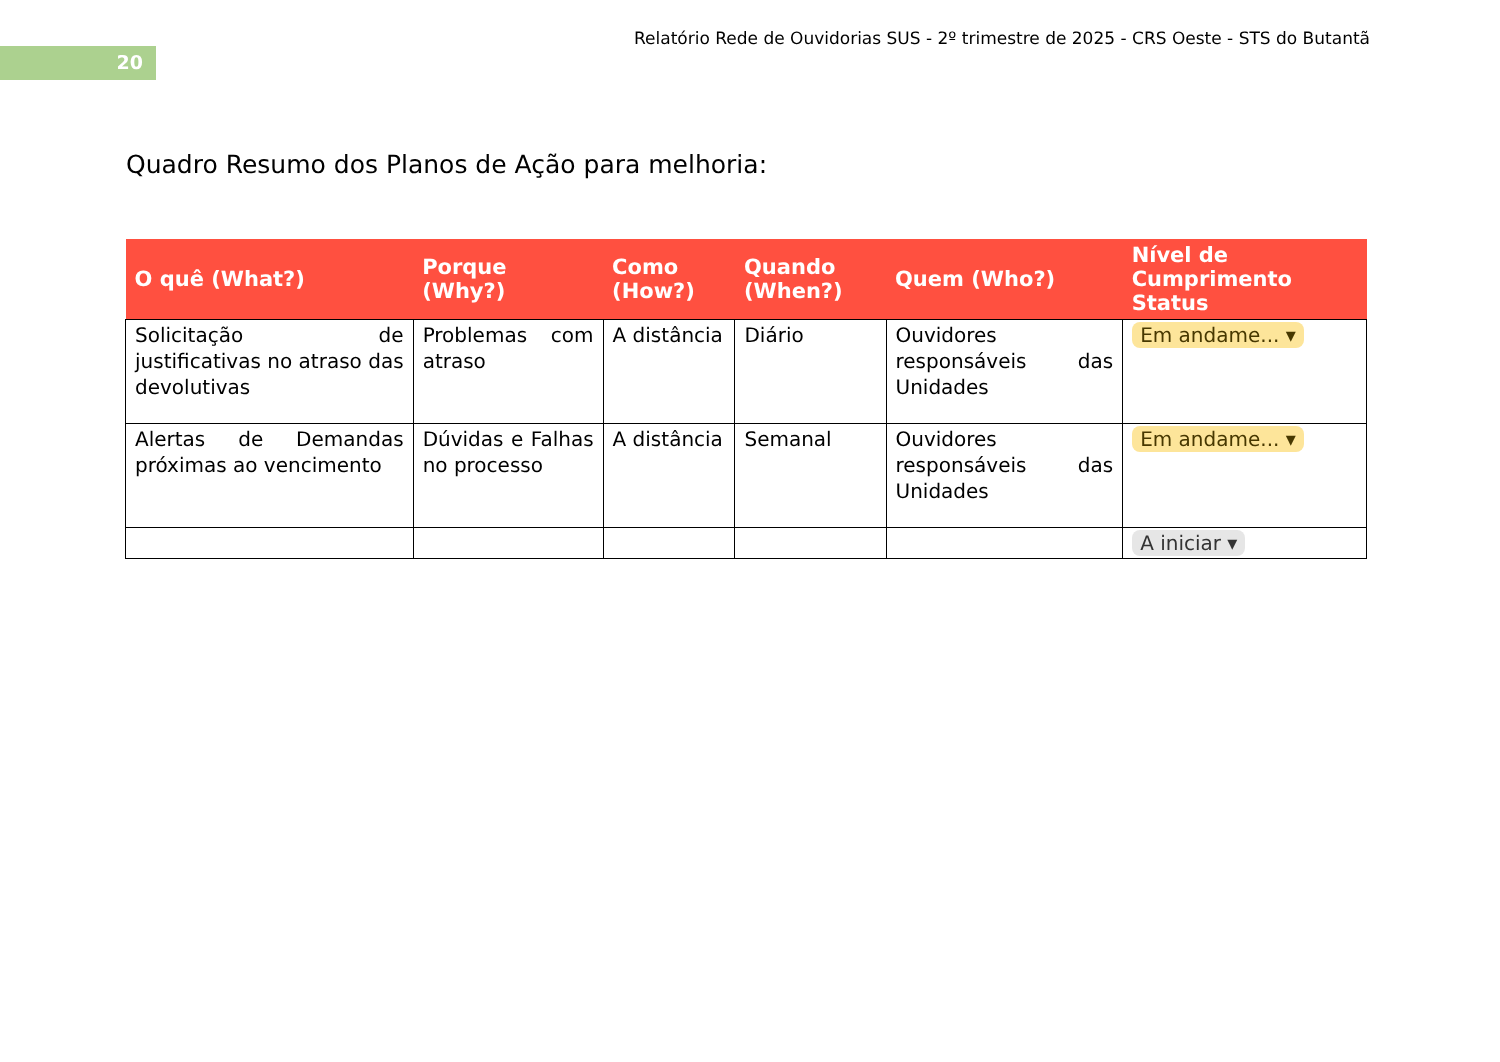Relatório Rede de Ouvidorias SUS - 2º trimestre de 2025 - CRS Oeste - STS do Butantã
20
Quadro Resumo dos Planos de Ação para melhoria:
| O quê (What?) | Porque (Why?) | Como (How?) | Quando (When?) | Quem (Who?) | Nível de Cumprimento Status |
| --- | --- | --- | --- | --- | --- |
| Solicitação de justificativas no atraso das devolutivas | Problemas com atraso | A distância | Diário | Ouvidores responsáveis das Unidades | Em andame... ▾ |
| Alertas de Demandas próximas ao vencimento | Dúvidas e Falhas no processo | A distância | Semanal | Ouvidores responsáveis das Unidades | Em andame... ▾ |
| | | | | | A iniciar ▾ |